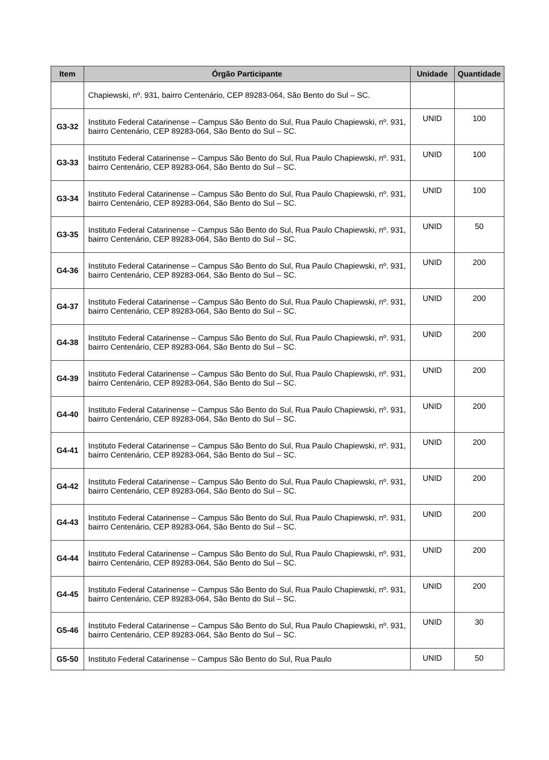| Item | Órgão Participante | Unidade | Quantidade |
| --- | --- | --- | --- |
| | Chapiewski, nº. 931, bairro Centenário, CEP 89283-064, São Bento do Sul – SC. | | |
| G3-32 | Instituto Federal Catarinense – Campus São Bento do Sul, Rua Paulo Chapiewski, nº. 931, bairro Centenário, CEP 89283-064, São Bento do Sul – SC. | UNID | 100 |
| G3-33 | Instituto Federal Catarinense – Campus São Bento do Sul, Rua Paulo Chapiewski, nº. 931, bairro Centenário, CEP 89283-064, São Bento do Sul – SC. | UNID | 100 |
| G3-34 | Instituto Federal Catarinense – Campus São Bento do Sul, Rua Paulo Chapiewski, nº. 931, bairro Centenário, CEP 89283-064, São Bento do Sul – SC. | UNID | 100 |
| G3-35 | Instituto Federal Catarinense – Campus São Bento do Sul, Rua Paulo Chapiewski, nº. 931, bairro Centenário, CEP 89283-064, São Bento do Sul – SC. | UNID | 50 |
| G4-36 | Instituto Federal Catarinense – Campus São Bento do Sul, Rua Paulo Chapiewski, nº. 931, bairro Centenário, CEP 89283-064, São Bento do Sul – SC. | UNID | 200 |
| G4-37 | Instituto Federal Catarinense – Campus São Bento do Sul, Rua Paulo Chapiewski, nº. 931, bairro Centenário, CEP 89283-064, São Bento do Sul – SC. | UNID | 200 |
| G4-38 | Instituto Federal Catarinense – Campus São Bento do Sul, Rua Paulo Chapiewski, nº. 931, bairro Centenário, CEP 89283-064, São Bento do Sul – SC. | UNID | 200 |
| G4-39 | Instituto Federal Catarinense – Campus São Bento do Sul, Rua Paulo Chapiewski, nº. 931, bairro Centenário, CEP 89283-064, São Bento do Sul – SC. | UNID | 200 |
| G4-40 | Instituto Federal Catarinense – Campus São Bento do Sul, Rua Paulo Chapiewski, nº. 931, bairro Centenário, CEP 89283-064, São Bento do Sul – SC. | UNID | 200 |
| G4-41 | Instituto Federal Catarinense – Campus São Bento do Sul, Rua Paulo Chapiewski, nº. 931, bairro Centenário, CEP 89283-064, São Bento do Sul – SC. | UNID | 200 |
| G4-42 | Instituto Federal Catarinense – Campus São Bento do Sul, Rua Paulo Chapiewski, nº. 931, bairro Centenário, CEP 89283-064, São Bento do Sul – SC. | UNID | 200 |
| G4-43 | Instituto Federal Catarinense – Campus São Bento do Sul, Rua Paulo Chapiewski, nº. 931, bairro Centenário, CEP 89283-064, São Bento do Sul – SC. | UNID | 200 |
| G4-44 | Instituto Federal Catarinense – Campus São Bento do Sul, Rua Paulo Chapiewski, nº. 931, bairro Centenário, CEP 89283-064, São Bento do Sul – SC. | UNID | 200 |
| G4-45 | Instituto Federal Catarinense – Campus São Bento do Sul, Rua Paulo Chapiewski, nº. 931, bairro Centenário, CEP 89283-064, São Bento do Sul – SC. | UNID | 200 |
| G5-46 | Instituto Federal Catarinense – Campus São Bento do Sul, Rua Paulo Chapiewski, nº. 931, bairro Centenário, CEP 89283-064, São Bento do Sul – SC. | UNID | 30 |
| G5-50 | Instituto Federal Catarinense – Campus São Bento do Sul, Rua Paulo | UNID | 50 |